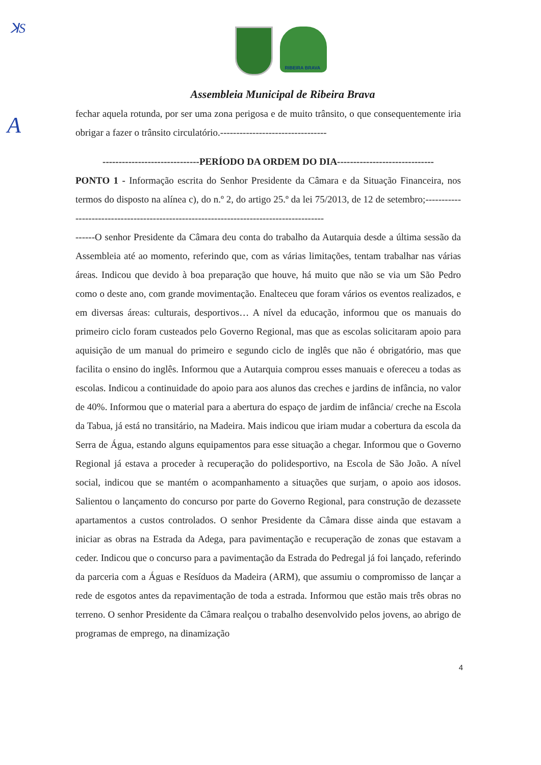ꓘS
A
RIBEIRA BRAVA
Assembleia Municipal de Ribeira Brava
fechar aquela rotunda, por ser uma zona perigosa e de muito trânsito, o que consequentemente iria obrigar a fazer o trânsito circulatório.---------------------------------
------------------------------PERÍODO DA ORDEM DO DIA------------------------------
PONTO 1 - Informação escrita do Senhor Presidente da Câmara e da Situação Financeira, nos termos do disposto na alínea c), do n.º 2, do artigo 25.º da lei 75/2013, de 12 de setembro;----------------------------------------------------------------------------------------
------O senhor Presidente da Câmara deu conta do trabalho da Autarquia desde a última sessão da Assembleia até ao momento, referindo que, com as várias limitações, tentam trabalhar nas várias áreas. Indicou que devido à boa preparação que houve, há muito que não se via um São Pedro como o deste ano, com grande movimentação. Enalteceu que foram vários os eventos realizados, e em diversas áreas: culturais, desportivos… A nível da educação, informou que os manuais do primeiro ciclo foram custeados pelo Governo Regional, mas que as escolas solicitaram apoio para aquisição de um manual do primeiro e segundo ciclo de inglês que não é obrigatório, mas que facilita o ensino do inglês. Informou que a Autarquia comprou esses manuais e ofereceu a todas as escolas. Indicou a continuidade do apoio para aos alunos das creches e jardins de infância, no valor de 40%. Informou que o material para a abertura do espaço de jardim de infância/ creche na Escola da Tabua, já está no transitário, na Madeira. Mais indicou que iriam mudar a cobertura da escola da Serra de Água, estando alguns equipamentos para esse situação a chegar. Informou que o Governo Regional já estava a proceder à recuperação do polidesportivo, na Escola de São João. A nível social, indicou que se mantém o acompanhamento a situações que surjam, o apoio aos idosos. Salientou o lançamento do concurso por parte do Governo Regional, para construção de dezassete apartamentos a custos controlados. O senhor Presidente da Câmara disse ainda que estavam a iniciar as obras na Estrada da Adega, para pavimentação e recuperação de zonas que estavam a ceder. Indicou que o concurso para a pavimentação da Estrada do Pedregal já foi lançado, referindo da parceria com a Águas e Resíduos da Madeira (ARM), que assumiu o compromisso de lançar a rede de esgotos antes da repavimentação de toda a estrada. Informou que estão mais três obras no terreno. O senhor Presidente da Câmara realçou o trabalho desenvolvido pelos jovens, ao abrigo de programas de emprego, na dinamização
4